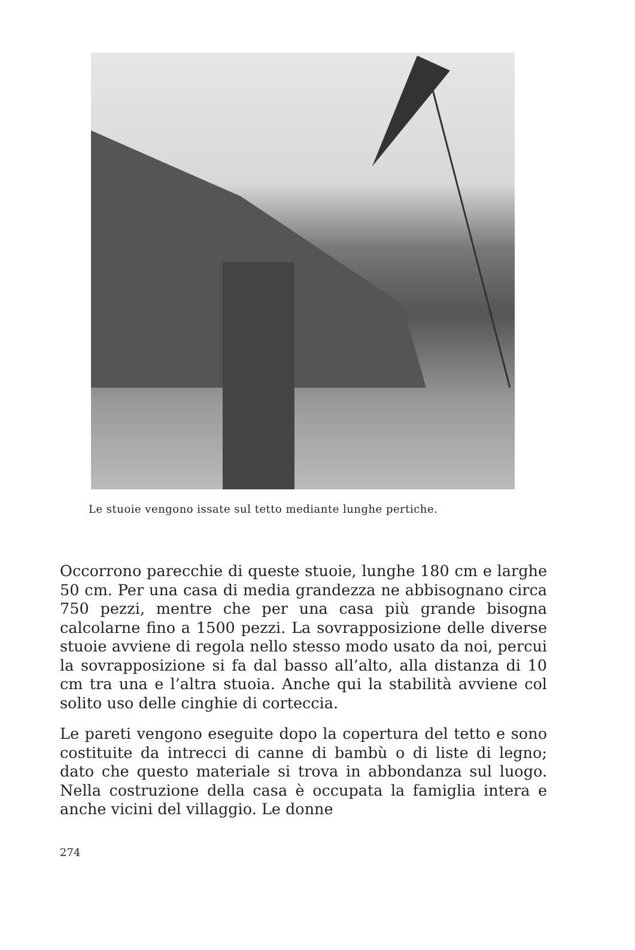Le stuoie vengono issate sul tetto mediante lunghe pertiche.
Occorrono parecchie di queste stuoie, lunghe 180 cm e larghe 50 cm. Per una casa di media grandezza ne abbisognano circa 750 pezzi, mentre che per una casa più grande bisogna calcolarne fino a 1500 pezzi. La sovrapposizione delle diverse stuoie avviene di regola nello stesso modo usato da noi, percui la sovrapposizione si fa dal basso all’alto, alla distanza di 10 cm tra una e l’altra stuoia. Anche qui la stabilità avviene col solito uso delle cinghie di corteccia.
Le pareti vengono eseguite dopo la copertura del tetto e sono costituite da intrecci di canne di bambù o di liste di legno; dato che questo materiale si trova in abbondanza sul luogo. Nella costruzione della casa è occupata la famiglia intera e anche vicini del villaggio. Le donne
274